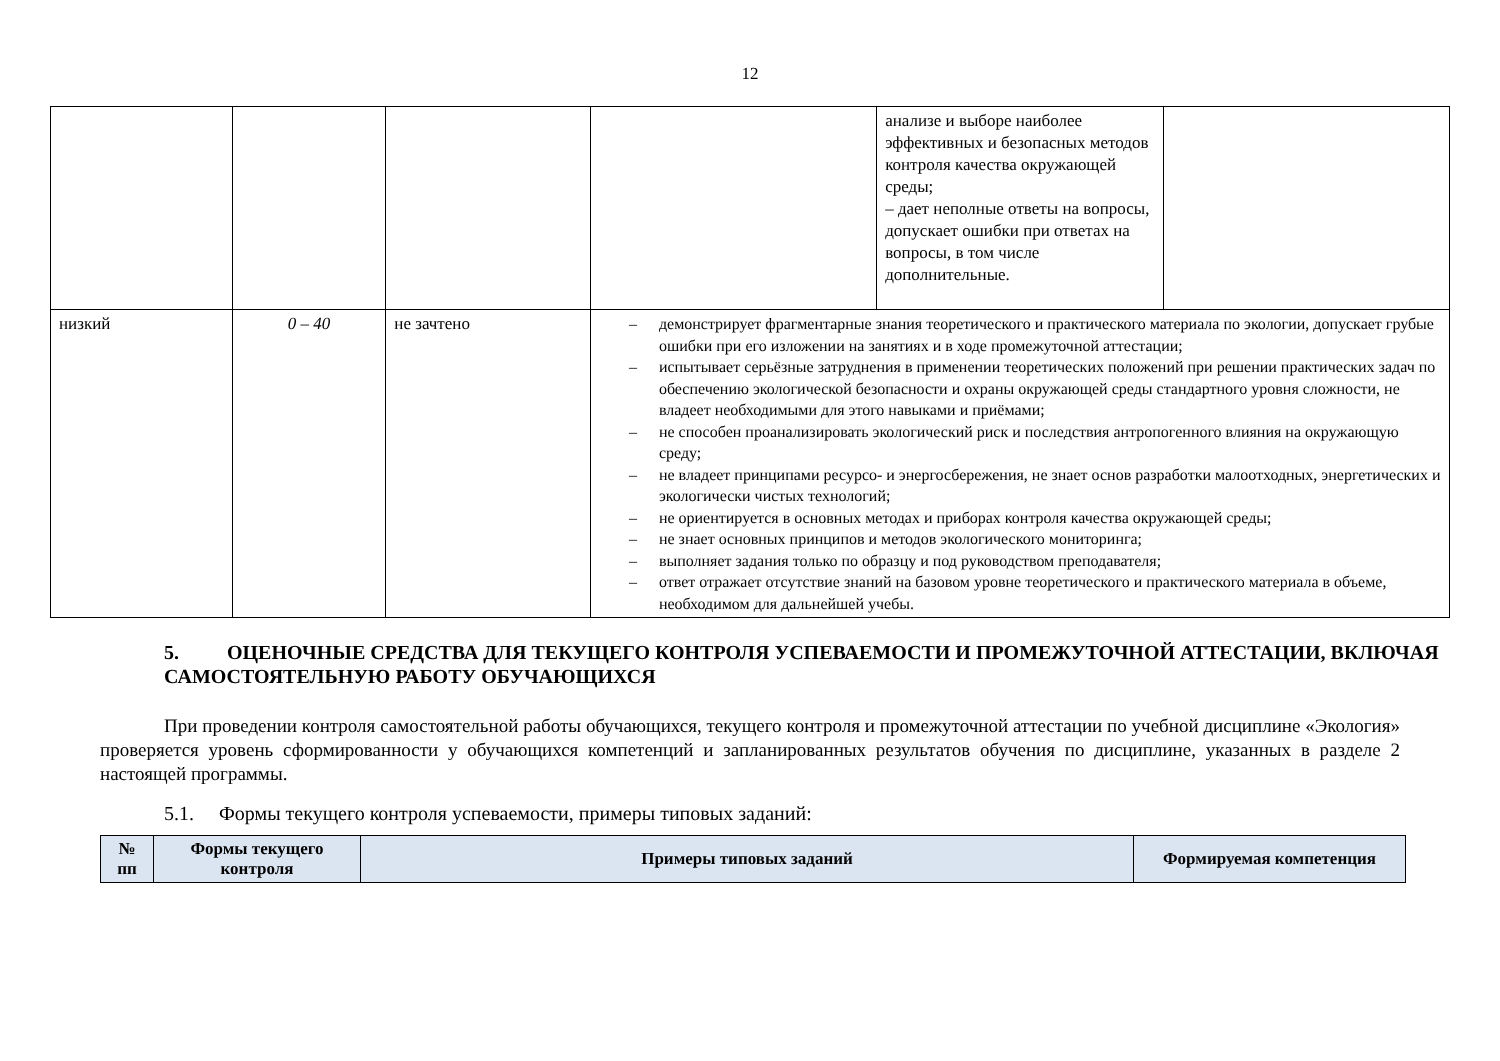12
| | | | | анализе и выборе наиболее эффективных и безопасных методов контроля качества окружающей среды; – дает неполные ответы на вопросы, допускает ошибки при ответах на вопросы, в том числе дополнительные. | |
| низкий | 0 – 40 | не зачтено | – демонстрирует фрагментарные знания теоретического и практического материала по экологии, допускает грубые ошибки при его изложении на занятиях и в ходе промежуточной аттестации; – испытывает серьёзные затруднения в применении теоретических положений при решении практических задач по обеспечению экологической безопасности и охраны окружающей среды стандартного уровня сложности, не владеет необходимыми для этого навыками и приёмами; – не способен проанализировать экологический риск и последствия антропогенного влияния на окружающую среду; – не владеет принципами ресурсо- и энергосбережения, не знает основ разработки малоотходных, энергетических и экологически чистых технологий; – не ориентируется в основных методах и приборах контроля качества окружающей среды; – не знает основных принципов и методов экологического мониторинга; – выполняет задания только по образцу и под руководством преподавателя; – ответ отражает отсутствие знаний на базовом уровне теоретического и практического материала в объеме, необходимом для дальнейшей учебы. | | |
5. ОЦЕНОЧНЫЕ СРЕДСТВА ДЛЯ ТЕКУЩЕГО КОНТРОЛЯ УСПЕВАЕМОСТИ И ПРОМЕЖУТОЧНОЙ АТТЕСТАЦИИ, ВКЛЮЧАЯ САМОСТОЯТЕЛЬНУЮ РАБОТУ ОБУЧАЮЩИХСЯ
При проведении контроля самостоятельной работы обучающихся, текущего контроля и промежуточной аттестации по учебной дисциплине «Экология» проверяется уровень сформированности у обучающихся компетенций и запланированных результатов обучения по дисциплине, указанных в разделе 2 настоящей программы.
5.1. Формы текущего контроля успеваемости, примеры типовых заданий:
| № пп | Формы текущего контроля | Примеры типовых заданий | Формируемая компетенция |
| --- | --- | --- | --- |